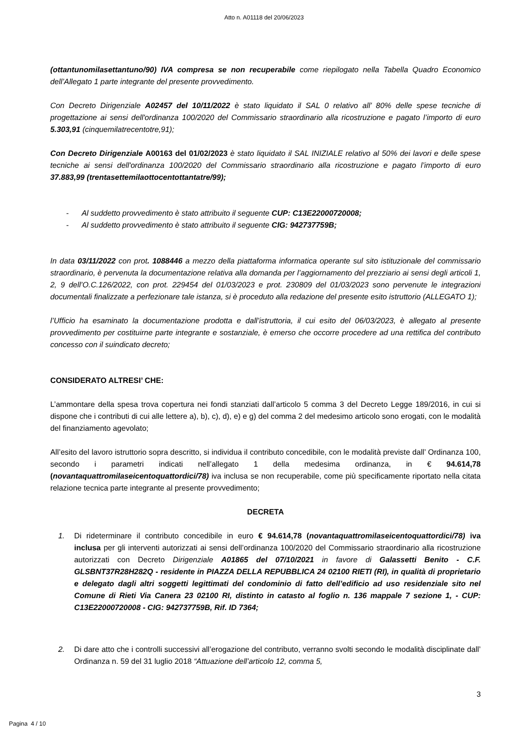Atto n. A01118 del 20/06/2023
(ottantunomilasettantuno/90) IVA compresa se non recuperabile come riepilogato nella Tabella Quadro Economico dell’Allegato 1 parte integrante del presente provvedimento.
Con Decreto Dirigenziale A02457 del 10/11/2022 è stato liquidato il SAL 0 relativo all’ 80% delle spese tecniche di progettazione ai sensi dell'ordinanza 100/2020 del Commissario straordinario alla ricostruzione e pagato l’importo di euro 5.303,91 (cinquemilatrecentotre,91);
Con Decreto Dirigenziale A00163 del 01/02/2023 è stato liquidato il SAL INIZIALE relativo al 50% dei lavori e delle spese tecniche ai sensi dell'ordinanza 100/2020 del Commissario straordinario alla ricostruzione e pagato l’importo di euro 37.883,99 (trentasettemilaottocentottantatre/99);
- Al suddetto provvedimento è stato attribuito il seguente CUP: C13E22000720008;
- Al suddetto provvedimento è stato attribuito il seguente CIG: 942737759B;
In data 03/11/2022 con prot. 1088446 a mezzo della piattaforma informatica operante sul sito istituzionale del commissario straordinario, è pervenuta la documentazione relativa alla domanda per l’aggiornamento del prezziario ai sensi degli articoli 1, 2, 9 dell’O.C.126/2022, con prot. 229454 del 01/03/2023 e prot. 230809 del 01/03/2023 sono pervenute le integrazioni documentali finalizzate a perfezionare tale istanza, si è proceduto alla redazione del presente esito istruttorio (ALLEGATO 1);
l’Ufficio ha esaminato la documentazione prodotta e dall’istruttoria, il cui esito del 06/03/2023, è allegato al presente provvedimento per costituirne parte integrante e sostanziale, è emerso che occorre procedere ad una rettifica del contributo concesso con il suindicato decreto;
CONSIDERATO ALTRESI’ CHE:
L’ammontare della spesa trova copertura nei fondi stanziati dall’articolo 5 comma 3 del Decreto Legge 189/2016, in cui si dispone che i contributi di cui alle lettere a), b), c), d), e) e g) del comma 2 del medesimo articolo sono erogati, con le modalità del finanziamento agevolato;
All’esito del lavoro istruttorio sopra descritto, si individua il contributo concedibile, con le modalità previste dall’ Ordinanza 100, secondo i parametri indicati nell’allegato 1 della medesima ordinanza, in € 94.614,78 (novantaquattromilaseicentoquattordici/78) iva inclusa se non recuperabile, come più specificamente riportato nella citata relazione tecnica parte integrante al presente provvedimento;
DECRETA
1. Di rideterminare il contributo concedibile in euro € 94.614,78 (novantaquattromilaseicentoquattordici/78) iva inclusa per gli interventi autorizzati ai sensi dell’ordinanza 100/2020 del Commissario straordinario alla ricostruzione autorizzati con Decreto Dirigenziale A01865 del 07/10/2021 in favore di Galassetti Benito - C.F. GLSBNT37R28H282Q - residente in PIAZZA DELLA REPUBBLICA 24 02100 RIETI (RI), in qualità di proprietario e delegato dagli altri soggetti legittimati del condominio di fatto dell’edificio ad uso residenziale sito nel Comune di Rieti Via Canera 23 02100 RI, distinto in catasto al foglio n. 136 mappale 7 sezione 1, - CUP: C13E22000720008 - CIG: 942737759B, Rif. ID 7364;
2. Di dare atto che i controlli successivi all’erogazione del contributo, verranno svolti secondo le modalità disciplinate dall’ Ordinanza n. 59 del 31 luglio 2018 “Attuazione dell’articolo 12, comma 5,
3
Pagina 4 / 10